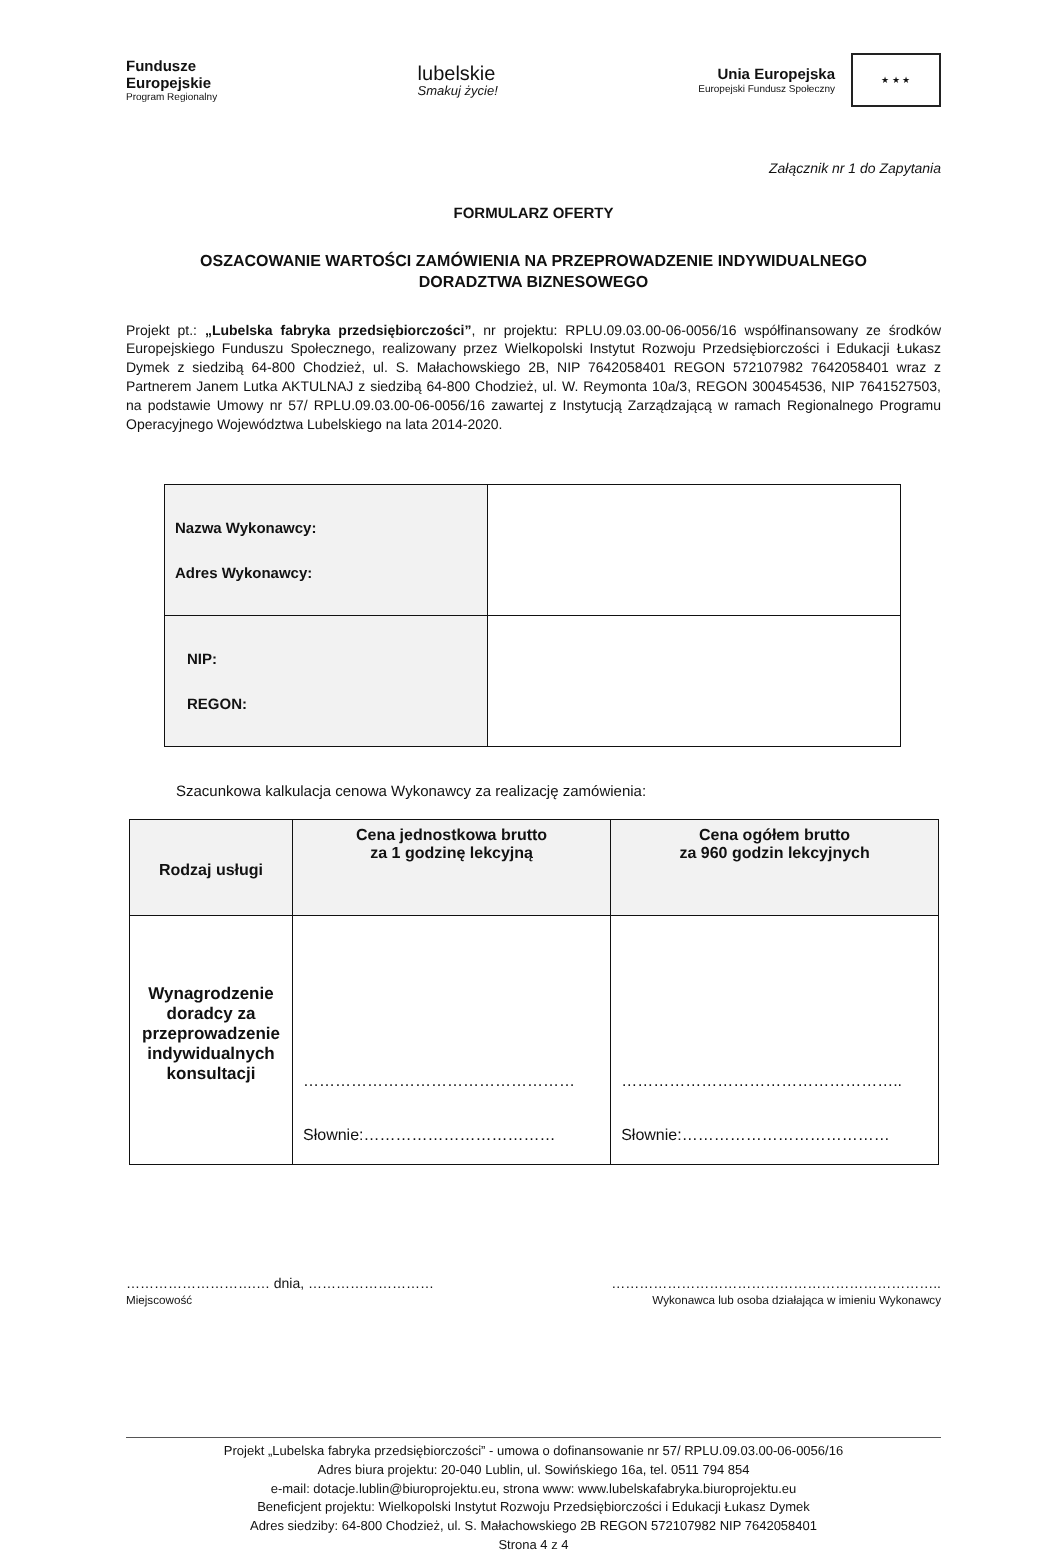Fundusze
Europejskie
Program Regionalny
lubelskie
Smakuj życie!
Unia Europejska
Europejski Fundusz Społeczny
★ ★ ★
Załącznik nr 1 do Zapytania
FORMULARZ OFERTY
OSZACOWANIE WARTOŚCI ZAMÓWIENIA NA PRZEPROWADZENIE INDYWIDUALNEGO
DORADZTWA BIZNESOWEGO
Projekt pt.: „Lubelska fabryka przedsiębiorczości”, nr projektu: RPLU.09.03.00-06-0056/16 współfinansowany ze środków Europejskiego Funduszu Społecznego, realizowany przez Wielkopolski Instytut Rozwoju Przedsiębiorczości i Edukacji Łukasz Dymek z siedzibą 64-800 Chodzież, ul. S. Małachowskiego 2B, NIP 7642058401 REGON 572107982 7642058401 wraz z Partnerem Janem Lutka AKTULNAJ z siedzibą 64-800 Chodzież, ul. W. Reymonta 10a/3, REGON 300454536, NIP 7641527503, na podstawie Umowy nr 57/ RPLU.09.03.00-06-0056/16 zawartej z Instytucją Zarządzającą w ramach Regionalnego Programu Operacyjnego Województwa Lubelskiego na lata 2014-2020.
| Nazwa Wykonawcy: Adres Wykonawcy: | |
| NIP: REGON: | |
Szacunkowa kalkulacja cenowa Wykonawcy za realizację zamówienia:
| Rodzaj usługi | Cena jednostkowa brutto za 1 godzinę lekcyjną | Cena ogółem brutto za 960 godzin lekcyjnych |
| --- | --- | --- |
| Wynagrodzenie doradcy za przeprowadzenie indywidualnych konsultacji | …………………………………………… Słownie:……………………………… | …………………………………………….. Słownie:………………………………… |
……………………….… dnia, ………………………
Miejscowość
……………………………………………………………..
Wykonawca lub osoba działająca w imieniu Wykonawcy
Projekt „Lubelska fabryka przedsiębiorczości” - umowa o dofinansowanie nr 57/ RPLU.09.03.00-06-0056/16
Adres biura projektu: 20-040 Lublin, ul. Sowińskiego 16a, tel. 0511 794 854
e-mail: dotacje.lublin@biuroprojektu.eu, strona www: www.lubelskafabryka.biuroprojektu.eu
Beneficjent projektu: Wielkopolski Instytut Rozwoju Przedsiębiorczości i Edukacji Łukasz Dymek
Adres siedziby: 64-800 Chodzież, ul. S. Małachowskiego 2B REGON 572107982 NIP 7642058401
Strona 4 z 4